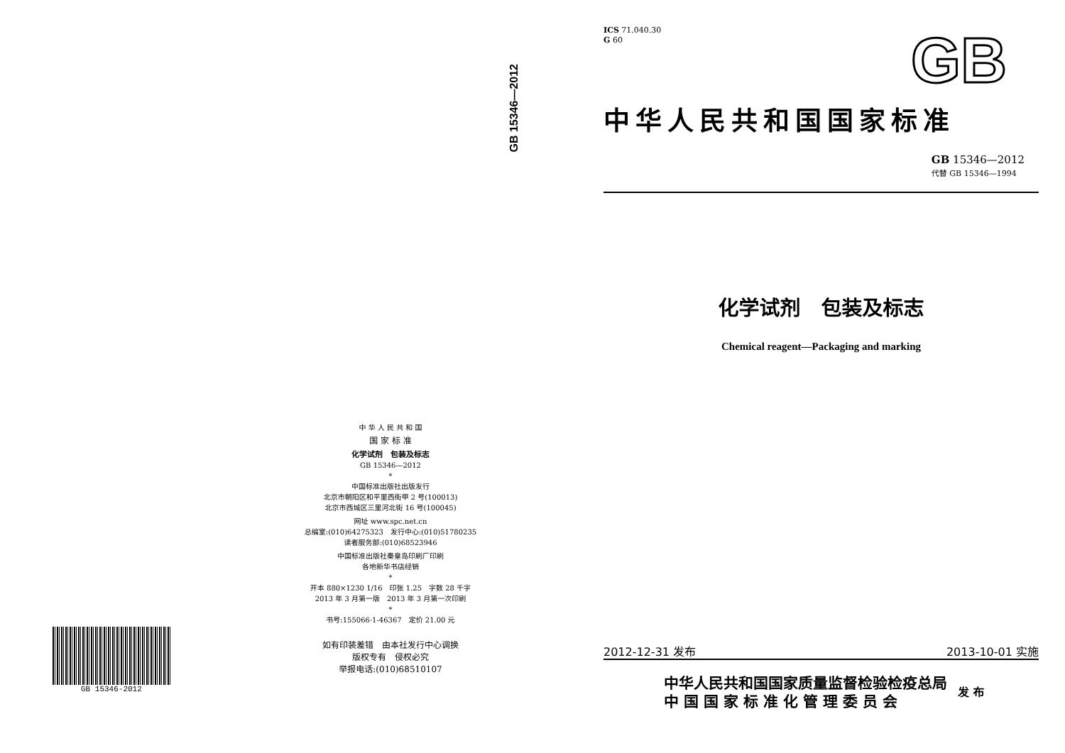GB 15346—2012
中 华 人 民 共 和 国
国 家 标 准
化学试剂　包装及标志
GB 15346—2012
*
中国标准出版社出版发行
北京市朝阳区和平里西街甲 2 号(100013)
北京市西城区三里河北街 16 号(100045)
网址 www.spc.net.cn
总编室:(010)64275323　发行中心:(010)51780235
读者服务部:(010)68523946
中国标准出版社秦皇岛印刷厂印刷
各地新华书店经销
*
开本 880×1230 1/16　印张 1.25　字数 28 千字
2013 年 3 月第一版　2013 年 3 月第一次印刷
*
书号:155066·1-46367　定价 21.00 元
如有印装差错　由本社发行中心调换
版权专有　侵权必究
举报电话:(010)68510107
GB 15346-2012
ICS 71.040.30
G 60
GB
中华人民共和国国家标准
GB 15346—2012
代替 GB 15346—1994
化学试剂　包装及标志
Chemical reagent—Packaging and marking
2012-12-31 发布 2013-10-01 实施
中华人民共和国国家质量监督检验检疫总局
中国国家标准化管理委员会
发 布